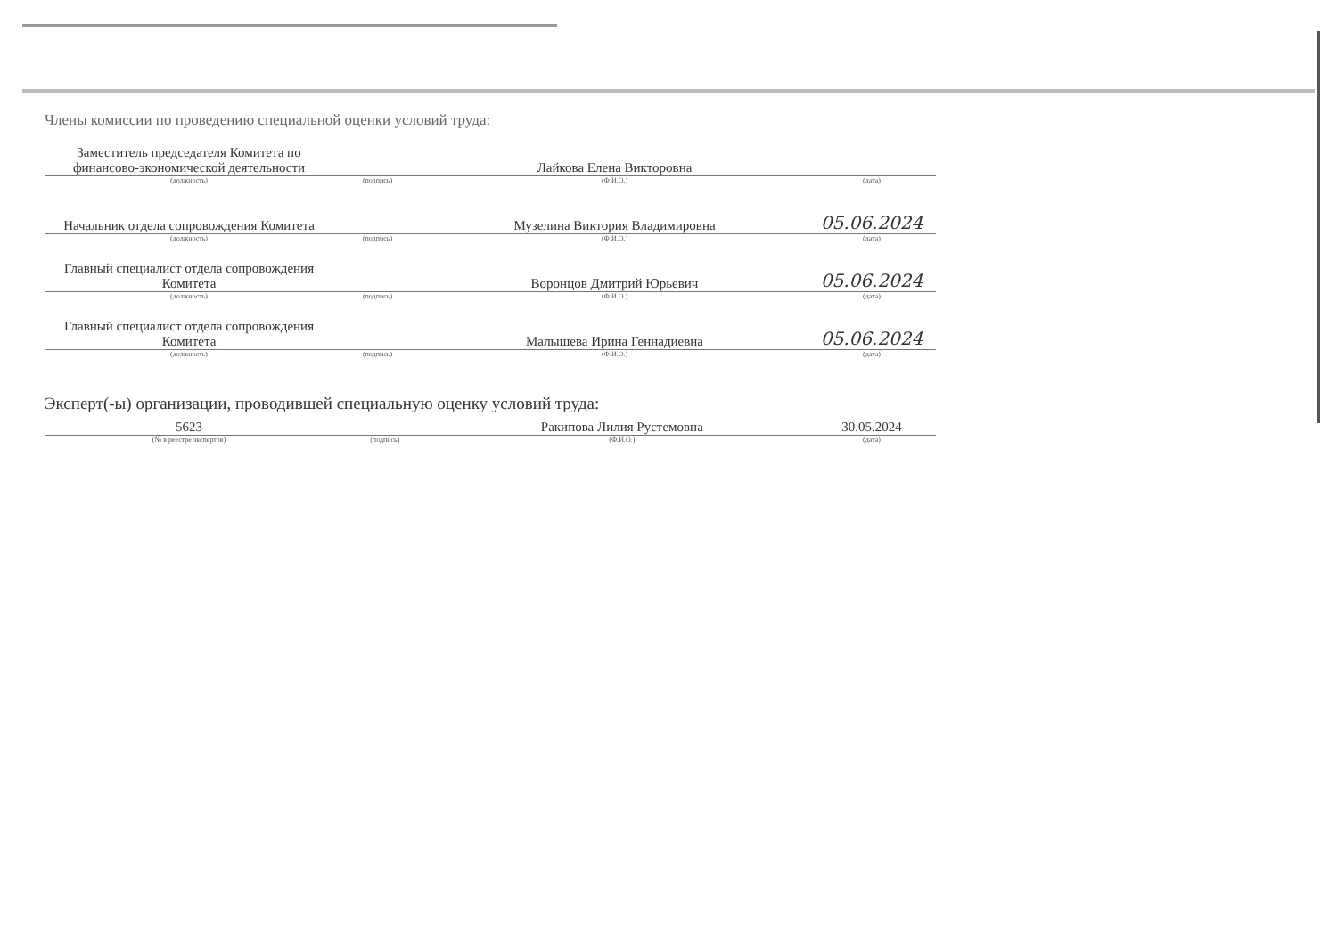Члены комиссии по проведению специальной оценки условий труда:
| Заместитель председателя Комитета по финансово-экономической деятельности | | Лайкова Елена Викторовна | |
| (должность) | (подпись) | (Ф.И.О.) | (дата) |
| Начальник отдела сопровождения Комитета | | Музелина Виктория Владимировна | 05.06.2024 |
| (должность) | (подпись) | (Ф.И.О.) | (дата) |
| Главный специалист отдела сопровождения Комитета | | Воронцов Дмитрий Юрьевич | 05.06.2024 |
| (должность) | (подпись) | (Ф.И.О.) | (дата) |
| Главный специалист отдела сопровождения Комитета | | Малышева Ирина Геннадиевна | 05.06.2024 |
| (должность) | (подпись) | (Ф.И.О.) | (дата) |
Эксперт(-ы) организации, проводившей специальную оценку условий труда:
| 5623 | | Ракипова Лилия Рустемовна | 30.05.2024 |
| (№ в реестре экспертов) | (подпись) | (Ф.И.О.) | (дата) |